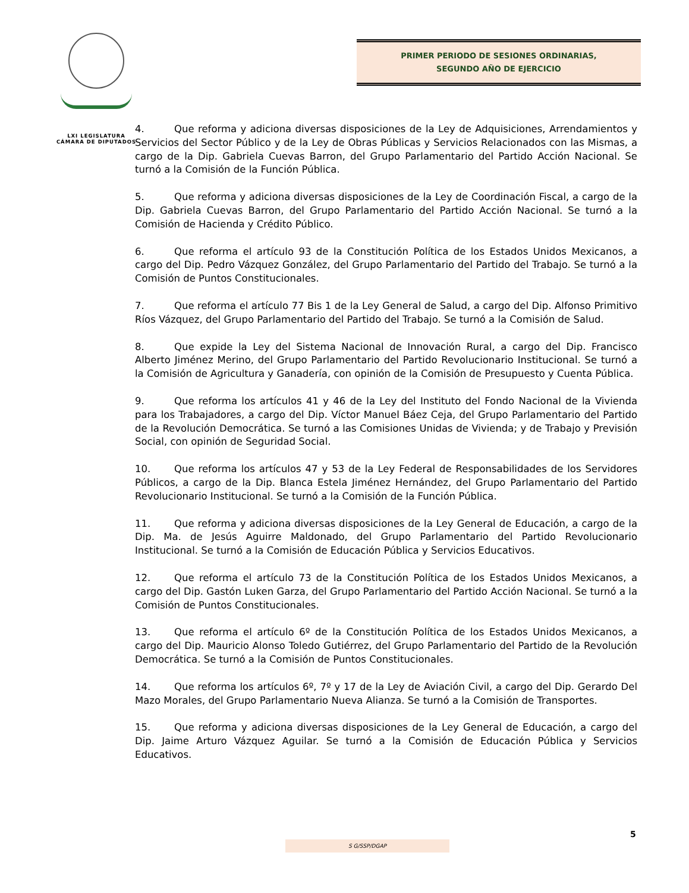LXI LEGISLATURA
CÁMARA DE DIPUTADOS
PRIMER PERIODO DE SESIONES ORDINARIAS,
SEGUNDO AÑO DE EJERCICIO
4. Que reforma y adiciona diversas disposiciones de la Ley de Adquisiciones, Arrendamientos y Servicios del Sector Público y de la Ley de Obras Públicas y Servicios Relacionados con las Mismas, a cargo de la Dip. Gabriela Cuevas Barron, del Grupo Parlamentario del Partido Acción Nacional. Se turnó a la Comisión de la Función Pública.
5. Que reforma y adiciona diversas disposiciones de la Ley de Coordinación Fiscal, a cargo de la Dip. Gabriela Cuevas Barron, del Grupo Parlamentario del Partido Acción Nacional. Se turnó a la Comisión de Hacienda y Crédito Público.
6. Que reforma el artículo 93 de la Constitución Política de los Estados Unidos Mexicanos, a cargo del Dip. Pedro Vázquez González, del Grupo Parlamentario del Partido del Trabajo. Se turnó a la Comisión de Puntos Constitucionales.
7. Que reforma el artículo 77 Bis 1 de la Ley General de Salud, a cargo del Dip. Alfonso Primitivo Ríos Vázquez, del Grupo Parlamentario del Partido del Trabajo. Se turnó a la Comisión de Salud.
8. Que expide la Ley del Sistema Nacional de Innovación Rural, a cargo del Dip. Francisco Alberto Jiménez Merino, del Grupo Parlamentario del Partido Revolucionario Institucional. Se turnó a la Comisión de Agricultura y Ganadería, con opinión de la Comisión de Presupuesto y Cuenta Pública.
9. Que reforma los artículos 41 y 46 de la Ley del Instituto del Fondo Nacional de la Vivienda para los Trabajadores, a cargo del Dip. Víctor Manuel Báez Ceja, del Grupo Parlamentario del Partido de la Revolución Democrática. Se turnó a las Comisiones Unidas de Vivienda; y de Trabajo y Previsión Social, con opinión de Seguridad Social.
10. Que reforma los artículos 47 y 53 de la Ley Federal de Responsabilidades de los Servidores Públicos, a cargo de la Dip. Blanca Estela Jiménez Hernández, del Grupo Parlamentario del Partido Revolucionario Institucional. Se turnó a la Comisión de la Función Pública.
11. Que reforma y adiciona diversas disposiciones de la Ley General de Educación, a cargo de la Dip. Ma. de Jesús Aguirre Maldonado, del Grupo Parlamentario del Partido Revolucionario Institucional. Se turnó a la Comisión de Educación Pública y Servicios Educativos.
12. Que reforma el artículo 73 de la Constitución Política de los Estados Unidos Mexicanos, a cargo del Dip. Gastón Luken Garza, del Grupo Parlamentario del Partido Acción Nacional. Se turnó a la Comisión de Puntos Constitucionales.
13. Que reforma el artículo 6º de la Constitución Política de los Estados Unidos Mexicanos, a cargo del Dip. Mauricio Alonso Toledo Gutiérrez, del Grupo Parlamentario del Partido de la Revolución Democrática. Se turnó a la Comisión de Puntos Constitucionales.
14. Que reforma los artículos 6º, 7º y 17 de la Ley de Aviación Civil, a cargo del Dip. Gerardo Del Mazo Morales, del Grupo Parlamentario Nueva Alianza. Se turnó a la Comisión de Transportes.
15. Que reforma y adiciona diversas disposiciones de la Ley General de Educación, a cargo del Dip. Jaime Arturo Vázquez Aguilar. Se turnó a la Comisión de Educación Pública y Servicios Educativos.
5
S G/SSP/DGAP